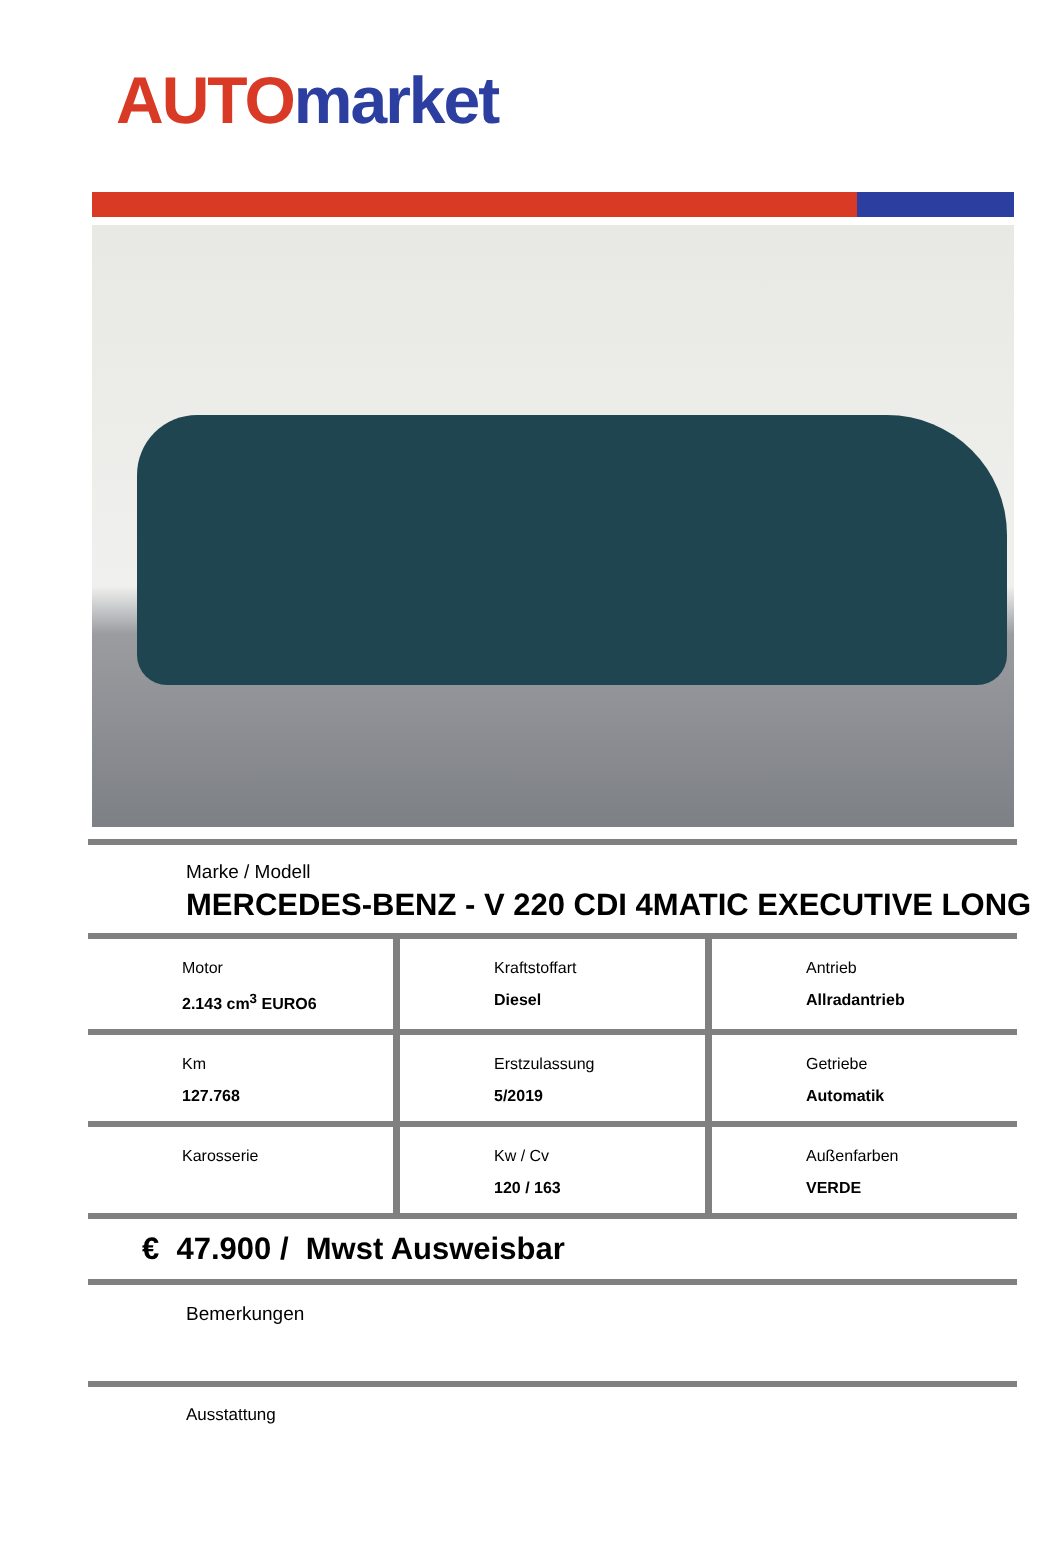AUTO market
Marke / Modell
MERCEDES-BENZ - V 220 CDI 4MATIC EXECUTIVE LONG
Motor
2.143 cm<sup>3</sup> EURO6
Kraftstoffart
Diesel
Antrieb
Allradantrieb
Km
127.768
Erstzulassung
5/2019
Getriebe
Automatik
Karosserie Kw / Cv
120 / 163
Außenfarben
VERDE
€ 47.900 / Mwst Ausweisbar
Bemerkungen
Ausstattung